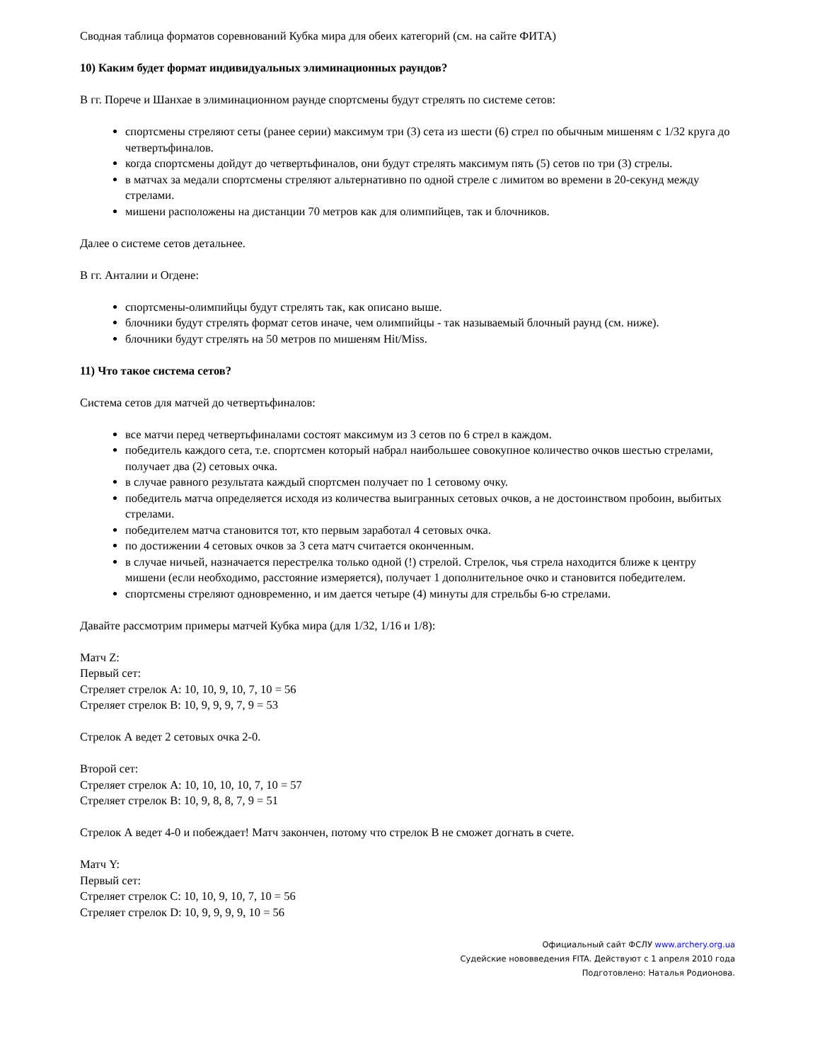Сводная таблица форматов соревнований Кубка мира для обеих категорий (см. на сайте ФИТА)
10) Каким будет формат индивидуальных элиминационных раундов?
В гг. Порече и Шанхае в элиминационном раунде спортсмены будут стрелять по системе сетов:
спортсмены стреляют сеты (ранее серии) максимум три (3) сета из шести (6) стрел по обычным мишеням с 1/32 круга до четвертьфиналов.
когда спортсмены дойдут до четвертьфиналов, они будут стрелять максимум пять (5) сетов по три (3) стрелы.
в матчах за медали спортсмены стреляют альтернативно по одной стреле с лимитом во времени в 20-секунд между стрелами.
мишени расположены на дистанции 70 метров как для олимпийцев, так и блочников.
Далее о системе сетов детальнее.
В гг. Анталии и Огдене:
спортсмены-олимпийцы будут стрелять так, как описано выше.
блочники будут стрелять формат сетов иначе, чем олимпийцы - так называемый блочный раунд (см. ниже).
блочники будут стрелять на 50 метров по мишеням Hit/Miss.
11) Что такое система сетов?
Система сетов для матчей до четвертьфиналов:
все матчи перед четвертьфиналами состоят максимум из 3 сетов по 6 стрел в каждом.
победитель каждого сета, т.е. спортсмен который набрал наибольшее совокупное количество очков шестью стрелами, получает два (2) сетовых очка.
в случае равного результата каждый спортсмен получает по 1 сетовому очку.
победитель матча определяется исходя из количества выигранных сетовых очков, а не достоинством пробоин, выбитых стрелами.
победителем матча становится тот, кто первым заработал 4 сетовых очка.
по достижении 4 сетовых очков за 3 сета матч считается оконченным.
в случае ничьей, назначается перестрелка только одной (!) стрелой. Стрелок, чья стрела находится ближе к центру мишени (если необходимо, расстояние измеряется), получает 1 дополнительное очко и становится победителем.
спортсмены стреляют одновременно, и им дается четыре (4) минуты для стрельбы 6-ю стрелами.
Давайте рассмотрим примеры матчей Кубка мира (для 1/32, 1/16 и 1/8):
Матч Z:
Первый сет:
Стреляет стрелок А: 10, 10, 9, 10, 7, 10 = 56
Стреляет стрелок В: 10, 9, 9, 9, 7, 9 = 53
Стрелок А ведет 2 сетовых очка 2-0.
Второй сет:
Стреляет стрелок А: 10, 10, 10, 10, 7, 10 = 57
Стреляет стрелок В: 10, 9, 8, 8, 7, 9 = 51
Стрелок А ведет 4-0 и побеждает! Матч закончен, потому что стрелок В не сможет догнать в счете.
Матч Y:
Первый сет:
Стреляет стрелок С: 10, 10, 9, 10, 7, 10 = 56
Стреляет стрелок D: 10, 9, 9, 9, 9, 10 = 56
Официальный сайт ФСЛУ www.archery.org.ua
Судейские нововведения FITA. Действуют с 1 апреля 2010 года
Подготовлено: Наталья Родионова.